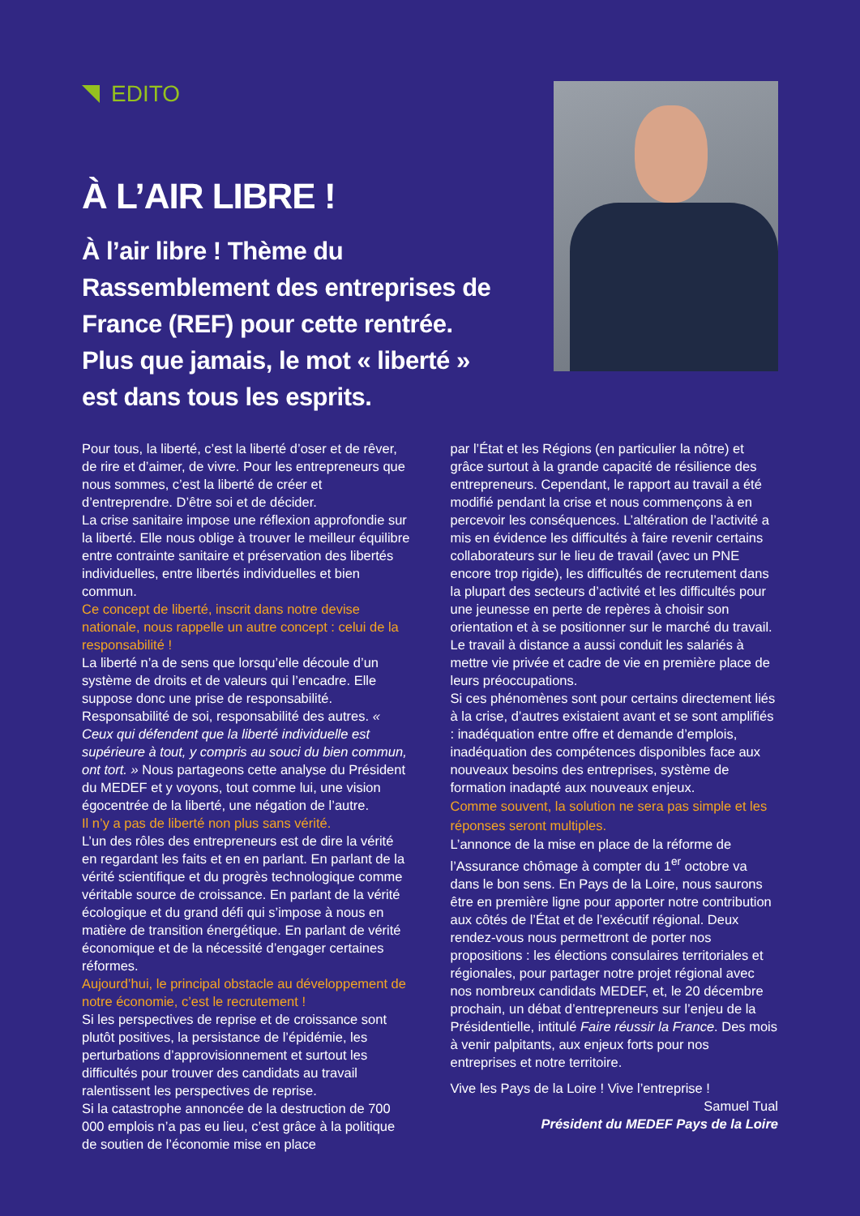EDITO
À L’AIR LIBRE !
À l’air libre ! Thème du Rassemblement des entreprises de France (REF) pour cette rentrée. Plus que jamais, le mot « liberté » est dans tous les esprits.
Pour tous, la liberté, c’est la liberté d’oser et de rêver, de rire et d’aimer, de vivre. Pour les entrepreneurs que nous sommes, c’est la liberté de créer et d’entreprendre. D’être soi et de décider.
La crise sanitaire impose une réflexion approfondie sur la liberté. Elle nous oblige à trouver le meilleur équilibre entre contrainte sanitaire et préservation des libertés individuelles, entre libertés individuelles et bien commun.
Ce concept de liberté, inscrit dans notre devise nationale, nous rappelle un autre concept : celui de la responsabilité !
La liberté n’a de sens que lorsqu’elle découle d’un système de droits et de valeurs qui l’encadre. Elle suppose donc une prise de responsabilité. Responsabilité de soi, responsabilité des autres. « Ceux qui défendent que la liberté individuelle est supérieure à tout, y compris au souci du bien commun, ont tort. » Nous partageons cette analyse du Président du MEDEF et y voyons, tout comme lui, une vision égocentrée de la liberté, une négation de l’autre.
Il n’y a pas de liberté non plus sans vérité.
L’un des rôles des entrepreneurs est de dire la vérité en regardant les faits et en en parlant. En parlant de la vérité scientifique et du progrès technologique comme véritable source de croissance. En parlant de la vérité écologique et du grand défi qui s’impose à nous en matière de transition énergétique. En parlant de vérité économique et de la nécessité d’engager certaines réformes.
Aujourd’hui, le principal obstacle au développement de notre économie, c’est le recrutement !
Si les perspectives de reprise et de croissance sont plutôt positives, la persistance de l’épidémie, les perturbations d’approvisionnement et surtout les difficultés pour trouver des candidats au travail ralentissent les perspectives de reprise.
Si la catastrophe annoncée de la destruction de 700 000 emplois n’a pas eu lieu, c’est grâce à la politique de soutien de l’économie mise en place
par l’État et les Régions (en particulier la nôtre) et grâce surtout à la grande capacité de résilience des entrepreneurs. Cependant, le rapport au travail a été modifié pendant la crise et nous commençons à en percevoir les conséquences. L’altération de l’activité a mis en évidence les difficultés à faire revenir certains collaborateurs sur le lieu de travail (avec un PNE encore trop rigide), les difficultés de recrutement dans la plupart des secteurs d’activité et les difficultés pour une jeunesse en perte de repères à choisir son orientation et à se positionner sur le marché du travail. Le travail à distance a aussi conduit les salariés à mettre vie privée et cadre de vie en première place de leurs préoccupations.
Si ces phénomènes sont pour certains directement liés à la crise, d’autres existaient avant et se sont amplifiés : inadéquation entre offre et demande d’emplois, inadéquation des compétences disponibles face aux nouveaux besoins des entreprises, système de formation inadapté aux nouveaux enjeux.
Comme souvent, la solution ne sera pas simple et les réponses seront multiples.
L’annonce de la mise en place de la réforme de l’Assurance chômage à compter du 1<sup>er</sup> octobre va dans le bon sens. En Pays de la Loire, nous saurons être en première ligne pour apporter notre contribution aux côtés de l’État et de l’exécutif régional. Deux rendez-vous nous permettront de porter nos propositions : les élections consulaires territoriales et régionales, pour partager notre projet régional avec nos nombreux candidats MEDEF, et, le 20 décembre prochain, un débat d’entrepreneurs sur l’enjeu de la Présidentielle, intitulé Faire réussir la France. Des mois à venir palpitants, aux enjeux forts pour nos entreprises et notre territoire.
Vive les Pays de la Loire ! Vive l’entreprise !
Samuel Tual
Président du MEDEF Pays de la Loire